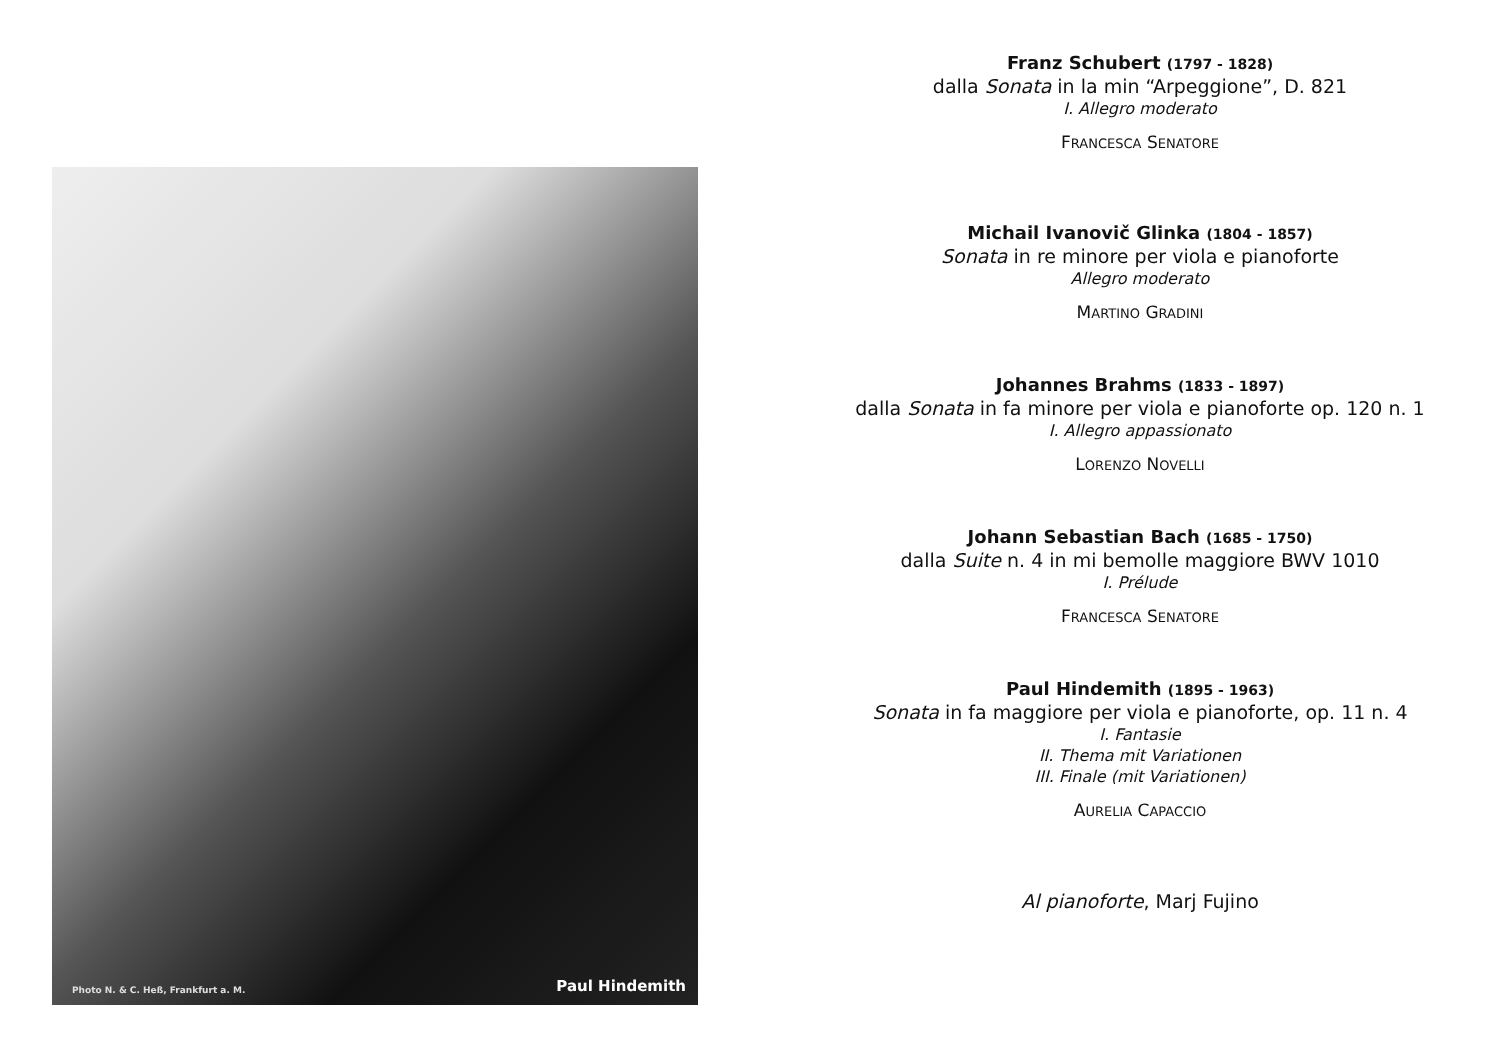Photo N. & C. Heß, Frankfurt a. M. Paul Hindemith
Franz Schubert (1797 - 1828)
dalla Sonata in la min “Arpeggione”, D. 821
I. Allegro moderato
FRANCESCA SENATORE
Michail Ivanovič Glinka (1804 - 1857)
Sonata in re minore per viola e pianoforte
Allegro moderato
MARTINO GRADINI
Johannes Brahms (1833 - 1897)
dalla Sonata in fa minore per viola e pianoforte op. 120 n. 1
I. Allegro appassionato
LORENZO NOVELLI
Johann Sebastian Bach (1685 - 1750)
dalla Suite n. 4 in mi bemolle maggiore BWV 1010
I. Prélude
FRANCESCA SENATORE
Paul Hindemith (1895 - 1963)
Sonata in fa maggiore per viola e pianoforte, op. 11 n. 4
I. Fantasie
II. Thema mit Variationen
III. Finale (mit Variationen)
AURELIA CAPACCIO
Al pianoforte, Marj Fujino